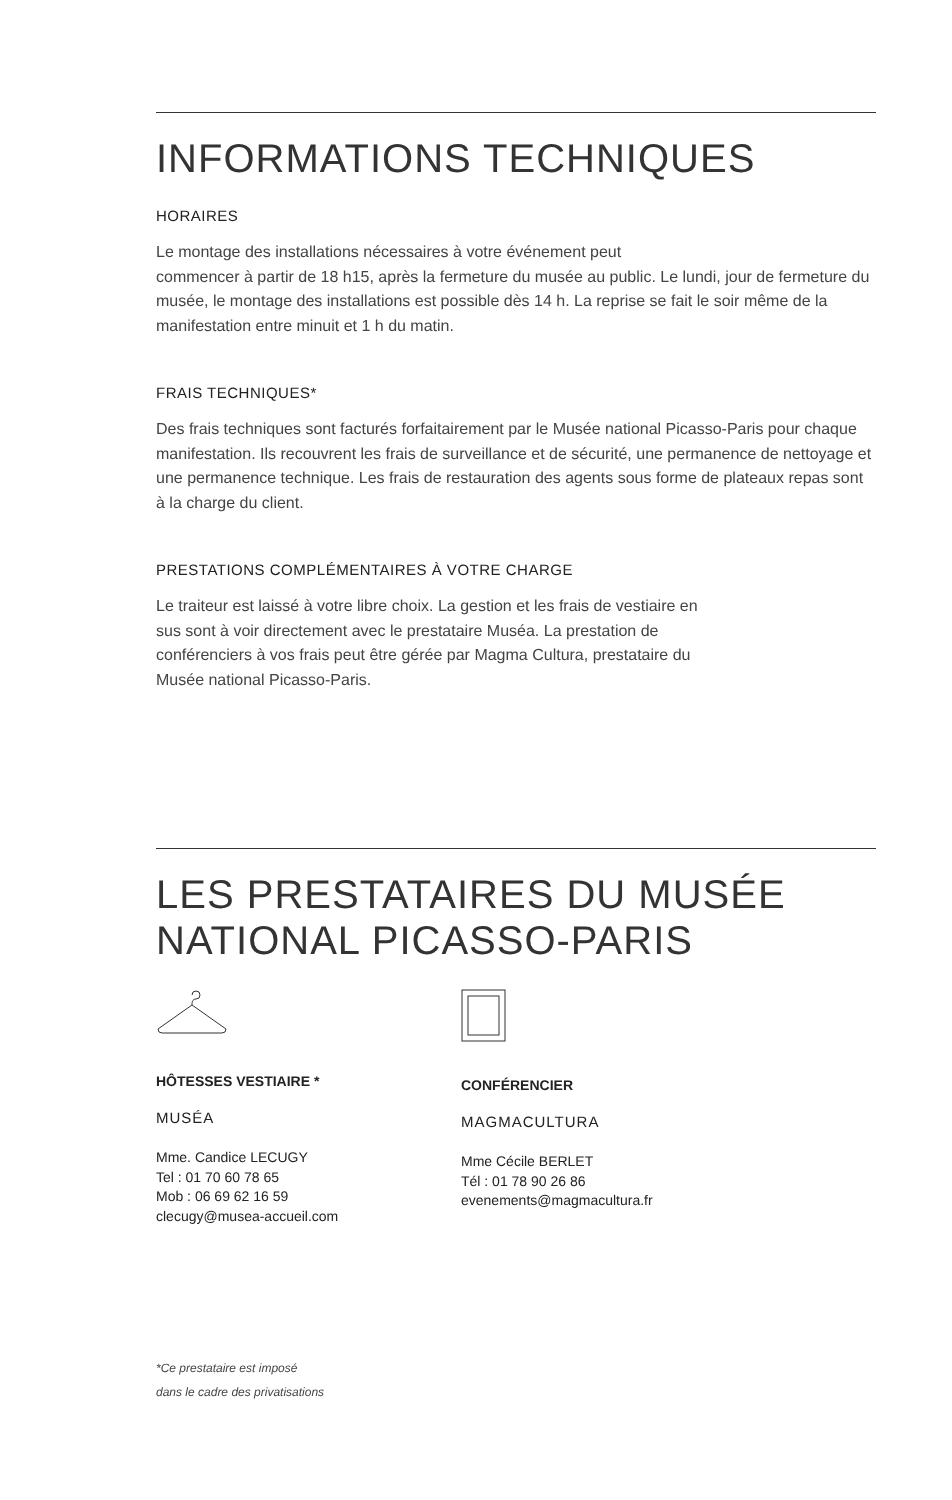INFORMATIONS TECHNIQUES
HORAIRES
Le montage des installations nécessaires à votre événement peut
commencer à partir de 18 h15, après la fermeture du musée au public. Le lundi, jour de fermeture du musée, le montage des installations est possible dès 14 h. La reprise se fait le soir même de la manifestation entre minuit et 1 h du matin.
FRAIS TECHNIQUES*
Des frais techniques sont facturés forfaitairement par le Musée national Picasso-Paris pour chaque manifestation. Ils recouvrent les frais de surveillance et de sécurité, une permanence de nettoyage et une permanence technique. Les frais de restauration des agents sous forme de plateaux repas sont à la charge du client.
PRESTATIONS COMPLÉMENTAIRES À VOTRE CHARGE
Le traiteur est laissé à votre libre choix. La gestion et les frais de vestiaire en sus sont à voir directement avec le prestataire Muséa. La prestation de conférenciers à vos frais peut être gérée par Magma Cultura, prestataire du Musée national Picasso-Paris.
LES PRESTATAIRES DU MUSÉE
NATIONAL PICASSO-PARIS
HÔTESSES VESTIAIRE *
MUSÉA
Mme. Candice LECUGY
Tel : 01 70 60 78 65
Mob : 06 69 62 16 59
clecugy@musea-accueil.com
CONFÉRENCIER
MAGMACULTURA
Mme Cécile BERLET
Tél : 01 78 90 26 86
evenements@magmacultura.fr
*Ce prestataire est imposé
dans le cadre des privatisations